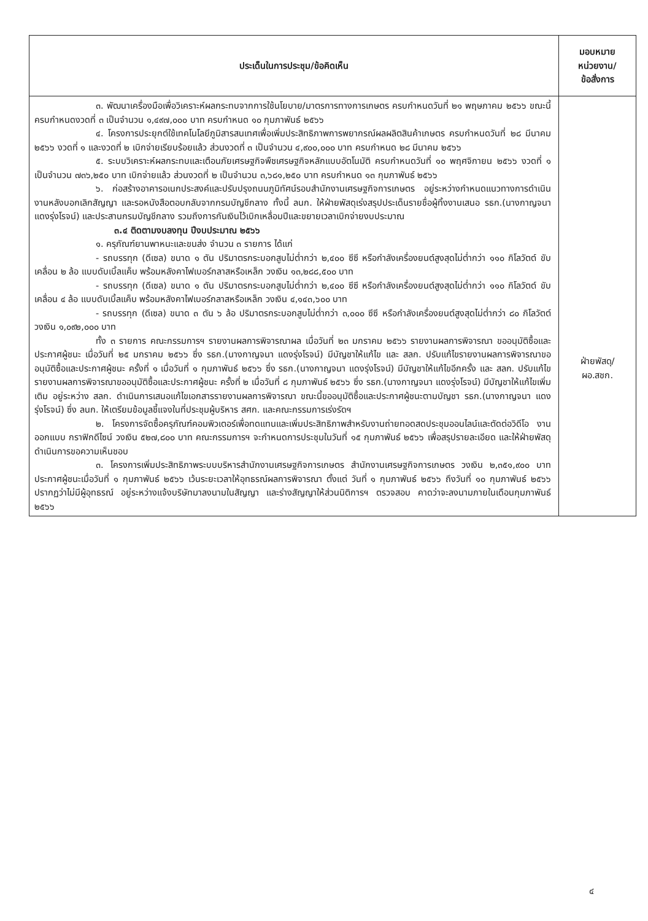| ประเด็นในการประชุม/ข้อคิดเห็น | มอบหมาย หน่วยงาน/ ข้อสั่งการ |
| --- | --- |
| ๓. พัฒนาเครื่องมือเพื่อวิเคราะห์ผลกระทบจากการใช้นโยบาย/มาตรการทางการเกษตร ครบกำหนดวันที่ ๒๑ พฤษภาคม ๒๕๖๖ ขณะนี้ครบกำหนดงวดที่ ๓ เป็นจำนวน ๑,๔๙๗,๐๐๐ บาท ครบกำหนด ๑๐ กุมภาพันธ์ ๒๕๖๖ ๔. โครงการประยุกต์ใช้เทคโนโลยีภูมิสารสนเทศเพื่อเพิ่มประสิทธิภาพการพยากรณ์ผลผลิตสินค้าเกษตร ครบกำหนดวันที่ ๒๘ มีนาคม ๒๕๖๖ งวดที่ ๑ และงวดที่ ๒ เบิกจ่ายเรียบร้อยแล้ว ส่วนงวดที่ ๓ เป็นจำนวน ๔,๙๐๐,๐๐๐ บาท ครบกำหนด ๒๘ มีนาคม ๒๕๖๖ ๕. ระบบวิเคราะห์ผลกระทบและเตือนภัยเศรษฐกิจพืชเศรษฐกิจหลักแบบอัตโนมัติ ครบกำหนดวันที่ ๑๐ พฤศจิกายน ๒๕๖๖ งวดที่ ๑ เป็นจำนวน ๗๓๖,๒๕๐ บาท เบิกจ่ายแล้ว ส่วนงวดที่ ๒ เป็นจำนวน ๓,๖๘๑,๒๕๐ บาท ครบกำหนด ๑๓ กุมภาพันธ์ ๒๕๖๖ ๖. ก่อสร้างอาคารอเนกประสงค์และปรับปรุงถนนภูมิทัศน์รอบสำนักงานเศรษฐกิจการเกษตร อยู่ระหว่างกำหนดแนวทางการดำเนินงานหลังบอกเลิกสัญญา และรอหนังสือตอบกลับจากกรมบัญชีกลาง ทั้งนี้ ลนก. ให้ฝ่ายพัสดุเร่งสรุปประเด็นรายชื่อผู้ทิ้งงานเสนอ รธก.(นางกาญจนา แดงรุ่งโรจน์) และประสานกรมบัญชีกลาง รวมถึงการกันเงินไว้เบิกเหลื่อมปีและขยายเวลาเบิกจ่ายงบประมาณ ๓.๔ ติดตามงบลงทุน ปีงบประมาณ ๒๕๖๖ ๑. ครุภัณฑ์ยานพาหนะและขนส่ง จำนวน ๓ รายการ ได้แก่ - รถบรรทุก (ดีเซล) ขนาด ๑ ตัน ปริมาตรกระบอกสูบไม่ต่ำกว่า ๒,๔๐๐ ซีซี หรือกำลังเครื่องยนต์สูงสุดไม่ต่ำกว่า ๑๑๐ กิโลวัตต์ ขับเคลื่อน ๒ ล้อ แบบดับเบิ้ลแค็บ พร้อมหลังคาไฟเบอร์กลาสหรือเหล็ก วงเงิน ๑๓,๒๘๘,๕๐๐ บาท - รถบรรทุก (ดีเซล) ขนาด ๑ ตัน ปริมาตรกระบอกสูบไม่ต่ำกว่า ๒,๔๐๐ ซีซี หรือกำลังเครื่องยนต์สูงสุดไม่ต่ำกว่า ๑๑๐ กิโลวัตต์ ขับเคลื่อน ๔ ล้อ แบบดับเบิ้ลแค็บ พร้อมหลังคาไฟเบอร์กลาสหรือเหล็ก วงเงิน ๔,๑๔๓,๖๐๐ บาท - รถบรรทุก (ดีเซล) ขนาด ๓ ตัน ๖ ล้อ ปริมาตรกระบอกสูบไม่ต่ำกว่า ๓,๐๐๐ ซีซี หรือกำลังเครื่องยนต์สูงสุดไม่ต่ำกว่า ๘๐ กิโลวัตต์ วงเงิน ๑,๐๙๒,๐๐๐ บาท ทั้ง ๓ รายการ คณะกรรมการฯ รายงานผลการพิจารณาผล เมื่อวันที่ ๒๓ มกราคม ๒๕๖๖ รายงานผลการพิจารณา ขออนุมัติซื้อและประกาศผู้ชนะ เมื่อวันที่ ๒๕ มกราคม ๒๕๖๖ ซึ่ง รธก.(นางกาญจนา แดงรุ่งโรจน์) มีบัญชาให้แก้ไข และ สลก. ปรับแก้ไขรายงานผลการพิจารณาขออนุมัติซื้อและประกาศผู้ชนะ ครั้งที่ ๑ เมื่อวันที่ ๑ กุมภาพันธ์ ๒๕๖๖ ซึ่ง รธก.(นางกาญจนา แดงรุ่งโรจน์) มีบัญชาให้แก้ไขอีกครั้ง และ สลก. ปรับแก้ไขรายงานผลการพิจารณาขออนุมัติซื้อและประกาศผู้ชนะ ครั้งที่ ๒ เมื่อวันที่ ๘ กุมภาพันธ์ ๒๕๖๖ ซึ่ง รธก.(นางกาญจนา แดงรุ่งโรจน์) มีบัญชาให้แก้ไขเพิ่มเติม อยู่ระหว่าง สลก. ดำเนินการเสนอแก้ไขเอกสารรายงานผลการพิจารณา ขณะนี้ขออนุมัติซื้อและประกาศผู้ชนะตามบัญชา รธก.(นางกาญจนา แดงรุ่งโรจน์) ซึ่ง ลนก. ให้เตรียมข้อมูลชี้แจงในที่ประชุมผู้บริหาร สศก. และคณะกรรมการเร่งรัดฯ ๒. โครงการจัดซื้อครุภัณฑ์คอมพิวเตอร์เพื่อทดแทนและเพิ่มประสิทธิภาพสำหรับงานถ่ายทอดสดประชุมออนไลน์และตัดต่อวิดีโอ งานออกแบบ กราฟิกดีไซน์ วงเงิน ๕๒๗,๘๐๐ บาท คณะกรรมการฯ จะกำหนดการประชุมในวันที่ ๑๕ กุมภาพันธ์ ๒๕๖๖ เพื่อสรุปรายละเอียด และให้ฝ่ายพัสดุดำเนินการขอความเห็นชอบ ๓. โครงการเพิ่มประสิทธิภาพระบบบริหารสำนักงานเศรษฐกิจการเกษตร สำนักงานเศรษฐกิจการเกษตร วงเงิน ๒,๓๕๑,๙๐๐ บาท ประกาศผู้ชนะเมื่อวันที่ ๑ กุมภาพันธ์ ๒๕๖๖ เว้นระยะเวลาให้อุทธรณ์ผลการพิจารณา ตั้งแต่ วันที่ ๑ กุมภาพันธ์ ๒๕๖๖ ถึงวันที่ ๑๐ กุมภาพันธ์ ๒๕๖๖ ปรากฏว่าไม่มีผู้อุทธรณ์ อยู่ระหว่างแจ้งบริษัทมาลงนามในสัญญา และร่างสัญญาให้ส่วนนิติการฯ ตรวจสอบ คาดว่าจะลงนามภายในเดือนกุมภาพันธ์ ๒๕๖๖ | ฝ่ายพัสดุ/ ผอ.สชก. |
๔